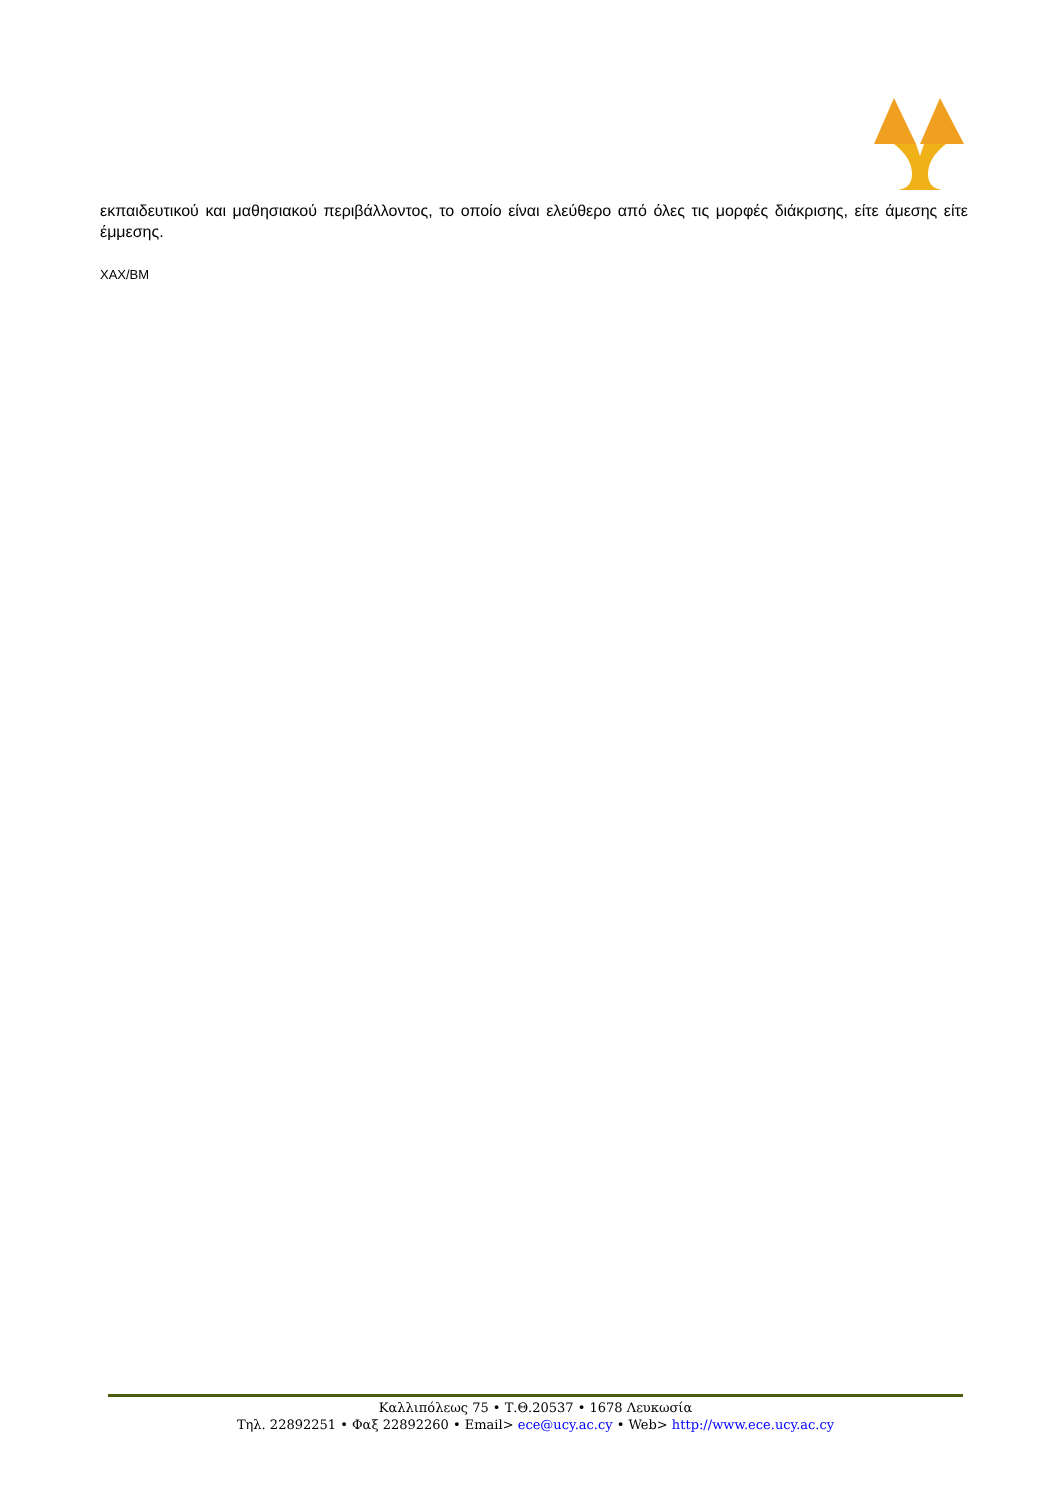εκπαιδευτικού και μαθησιακού περιβάλλοντος, το οποίο είναι ελεύθερο από όλες τις μορφές διάκρισης, είτε άμεσης είτε έμμεσης.
ΧΑΧ/ΒΜ
Καλλιπόλεως 75 • Τ.Θ.20537 • 1678 Λευκωσία
Τηλ. 22892251 • Φαξ 22892260 • Email> ece@ucy.ac.cy • Web> http://www.ece.ucy.ac.cy